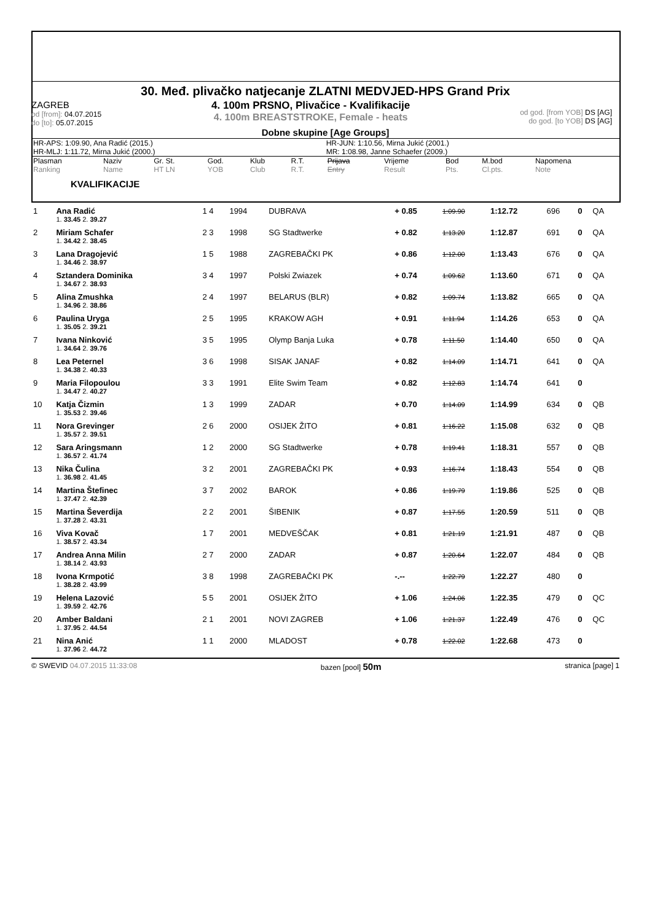30. Međ. plivačko natjecanje ZLATNI MEDVJED-HPS Grand Prix
ZAGREB
od [from]: 04.07.2015
do [to]: 05.07.2015
4. 100m PRSNO, Plivačice - Kvalifikacije
4. 100m BREASTSTROKE, Female - heats
od god. [from YOB] DS [AG]
do god. [to YOB] DS [AG]
Dobne skupine [Age Groups]
| HR-APS: 1:09.90, Ana Radić (2015.) | HR-JUN: 1:10.56, Mirna Jukić (2001.) |
| HR-MLJ: 1:11.72, Mirna Jukić (2000.) | MR: 1:08.98, Janne Schaefer (2009.) |
| Plasman Ranking | Naziv Name | Gr. St. HT LN | God. YOB | Klub Club | R.T. R.T. | Prijava Entry | Vrijeme Result | Bod Pts. | M.bod Cl.pts. | Napomena Note |
| --- | --- | --- | --- | --- | --- | --- | --- | --- | --- | --- |
KVALIFIKACIJE
| 1 | Ana Radić | 1 4 | 1994 | DUBRAVA | + 0.85 | 1:09.90 | 1:12.72 | 696 | 0 | QA |
| | 1. 33.45 2. 39.27 | | | | | | | | | |
| 2 | Miriam Schafer | 2 3 | 1998 | SG Stadtwerke | + 0.82 | 1:13.20 | 1:12.87 | 691 | 0 | QA |
| | 1. 34.42 2. 38.45 | | | | | | | | | |
| 3 | Lana Dragojević | 1 5 | 1988 | ZAGREBAČKI PK | + 0.86 | 1:12.00 | 1:13.43 | 676 | 0 | QA |
| | 1. 34.46 2. 38.97 | | | | | | | | | |
| 4 | Sztandera Dominika | 3 4 | 1997 | Polski Zwiazek | + 0.74 | 1:09.62 | 1:13.60 | 671 | 0 | QA |
| | 1. 34.67 2. 38.93 | | | | | | | | | |
| 5 | Alina Zmushka | 2 4 | 1997 | BELARUS (BLR) | + 0.82 | 1:09.74 | 1:13.82 | 665 | 0 | QA |
| | 1. 34.96 2. 38.86 | | | | | | | | | |
| 6 | Paulina Uryga | 2 5 | 1995 | KRAKOW AGH | + 0.91 | 1:11.94 | 1:14.26 | 653 | 0 | QA |
| | 1. 35.05 2. 39.21 | | | | | | | | | |
| 7 | Ivana Ninković | 3 5 | 1995 | Olymp Banja Luka | + 0.78 | 1:11.50 | 1:14.40 | 650 | 0 | QA |
| | 1. 34.64 2. 39.76 | | | | | | | | | |
| 8 | Lea Peternel | 3 6 | 1998 | SISAK JANAF | + 0.82 | 1:14.09 | 1:14.71 | 641 | 0 | QA |
| | 1. 34.38 2. 40.33 | | | | | | | | | |
| 9 | Maria Filopoulou | 3 3 | 1991 | Elite Swim Team | + 0.82 | 1:12.83 | 1:14.74 | 641 | 0 | |
| | 1. 34.47 2. 40.27 | | | | | | | | | |
| 10 | Katja Čizmin | 1 3 | 1999 | ZADAR | + 0.70 | 1:14.09 | 1:14.99 | 634 | 0 | QB |
| | 1. 35.53 2. 39.46 | | | | | | | | | |
| 11 | Nora Grevinger | 2 6 | 2000 | OSIJEK ŽITO | + 0.81 | 1:16.22 | 1:15.08 | 632 | 0 | QB |
| | 1. 35.57 2. 39.51 | | | | | | | | | |
| 12 | Sara Aringsmann | 1 2 | 2000 | SG Stadtwerke | + 0.78 | 1:19.41 | 1:18.31 | 557 | 0 | QB |
| | 1. 36.57 2. 41.74 | | | | | | | | | |
| 13 | Nika Čulina | 3 2 | 2001 | ZAGREBAČKI PK | + 0.93 | 1:16.74 | 1:18.43 | 554 | 0 | QB |
| | 1. 36.98 2. 41.45 | | | | | | | | | |
| 14 | Martina Štefinec | 3 7 | 2002 | BAROK | + 0.86 | 1:19.79 | 1:19.86 | 525 | 0 | QB |
| | 1. 37.47 2. 42.39 | | | | | | | | | |
| 15 | Martina Ševerdija | 2 2 | 2001 | ŠIBENIK | + 0.87 | 1:17.55 | 1:20.59 | 511 | 0 | QB |
| | 1. 37.28 2. 43.31 | | | | | | | | | |
| 16 | Viva Kovač | 1 7 | 2001 | MEDVEŠČAK | + 0.81 | 1:21.19 | 1:21.91 | 487 | 0 | QB |
| | 1. 38.57 2. 43.34 | | | | | | | | | |
| 17 | Andrea Anna Milin | 2 7 | 2000 | ZADAR | + 0.87 | 1:20.64 | 1:22.07 | 484 | 0 | QB |
| | 1. 38.14 2. 43.93 | | | | | | | | | |
| 18 | Ivona Krmpotić | 3 8 | 1998 | ZAGREBAČKI PK | -.-- | 1:22.79 | 1:22.27 | 480 | 0 | |
| | 1. 38.28 2. 43.99 | | | | | | | | | |
| 19 | Helena Lazović | 5 5 | 2001 | OSIJEK ŽITO | + 1.06 | 1:24.06 | 1:22.35 | 479 | 0 | QC |
| | 1. 39.59 2. 42.76 | | | | | | | | | |
| 20 | Amber Baldani | 2 1 | 2001 | NOVI ZAGREB | + 1.06 | 1:21.37 | 1:22.49 | 476 | 0 | QC |
| | 1. 37.95 2. 44.54 | | | | | | | | | |
| 21 | Nina Anić | 1 1 | 2000 | MLADOST | + 0.78 | 1:22.02 | 1:22.68 | 473 | 0 | |
| | 1. 37.96 2. 44.72 | | | | | | | | | |
© SWEVID 04.07.2015 11:33:08 bazen [pool] 50m stranica [page] 1